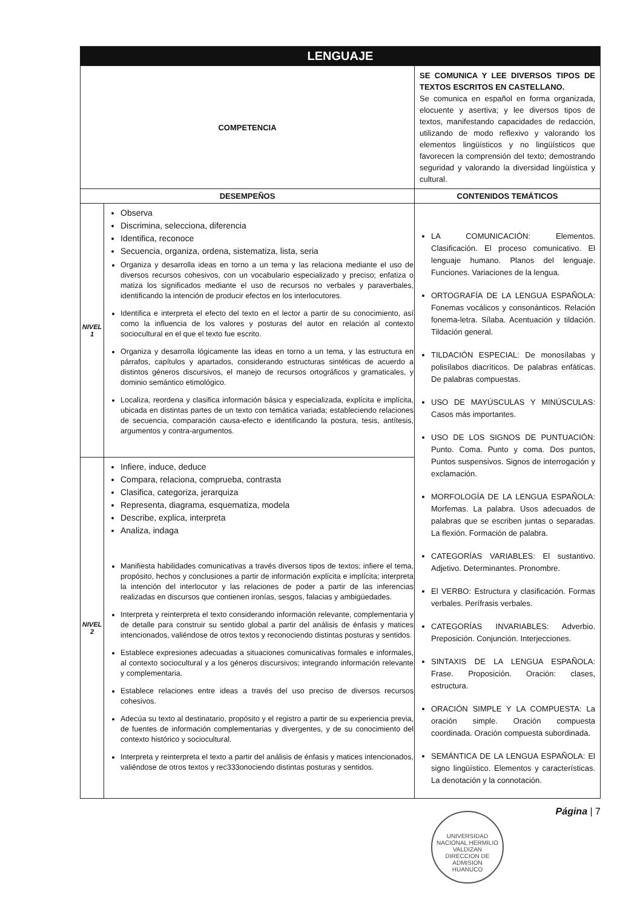| LENGUAJE | | |
| COMPETENCIA | | SE COMUNICA Y LEE DIVERSOS TIPOS DE TEXTOS ESCRITOS EN CASTELLANO. Se comunica en español en forma organizada, elocuente y asertiva; y lee diversos tipos de textos, manifestando capacidades de redacción, utilizando de modo reflexivo y valorando los elementos lingüísticos y no lingüísticos que favorecen la comprensión del texto; demostrando seguridad y valorando la diversidad lingüística y cultural. |
| DESEMPEÑOS | | CONTENIDOS TEMÁTICOS |
| NIVEL 1 | Observa Discrimina, selecciona, diferencia Identifica, reconoce Secuencia, organiza, ordena, sistematiza, lista, seria Organiza y desarrolla ideas en torno a un tema y las relaciona mediante el uso de diversos recursos cohesivos, con un vocabulario especializado y preciso; enfatiza o matiza los significados mediante el uso de recursos no verbales y paraverbales, identificando la intención de producir efectos en los interlocutores. Identifica e interpreta el efecto del texto en el lector a partir de su conocimiento, así como la influencia de los valores y posturas del autor en relación al contexto sociocultural en el que el texto fue escrito. Organiza y desarrolla lógicamente las ideas en torno a un tema, y las estructura en párrafos, capítulos y apartados, considerando estructuras sintéticas de acuerdo a distintos géneros discursivos, el manejo de recursos ortográficos y gramaticales, y dominio semántico etimológico. Localiza, reordena y clasifica información básica y especializada, explícita e implícita, ubicada en distintas partes de un texto con temática variada; estableciendo relaciones de secuencia, comparación causa-efecto e identificando la postura, tesis, antítesis, argumentos y contra-argumentos. | LA COMUNICACIÓN: Elementos. Clasificación. El proceso comunicativo. El lenguaje humano. Planos del lenguaje. Funciones. Variaciones de la lengua. ORTOGRAFÍA DE LA LENGUA ESPAÑOLA: Fonemas vocálicos y consonánticos. Relación fonema-letra. Sílaba. Acentuación y tildación. Tildación general. TILDACIÓN ESPECIAL: De monosílabas y polisílabos diacríticos. De palabras enfáticas. De palabras compuestas. USO DE MAYÚSCULAS Y MINÚSCULAS: Casos más importantes. USO DE LOS SIGNOS DE PUNTUACIÓN: Punto. Coma. Punto y coma. Dos puntos, Puntos suspensivos. Signos de interrogación y exclamación. MORFOLOGÍA DE LA LENGUA ESPAÑOLA: Morfemas. La palabra. Usos adecuados de palabras que se escriben juntas o separadas. La flexión. Formación de palabra. CATEGORÍAS VARIABLES: El sustantivo. Adjetivo. Determinantes. Pronombre. El VERBO: Estructura y clasificación. Formas verbales. Perífrasis verbales. CATEGORÍAS INVARIABLES: Adverbio. Preposición. Conjunción. Interjecciones. SINTAXIS DE LA LENGUA ESPAÑOLA: Frase. Proposición. Oración: clases, estructura. ORACIÓN SIMPLE Y LA COMPUESTA: La oración simple. Oración compuesta coordinada. Oración compuesta subordinada. SEMÁNTICA DE LA LENGUA ESPAÑOLA: El signo lingüístico. Elementos y características. La denotación y la connotación. |
| NIVEL 2 | Infiere, induce, deduce Compara, relaciona, comprueba, contrasta Clasifica, categoriza, jerarquiza Representa, diagrama, esquematiza, modela Describe, explica, interpreta Analiza, indaga Manifiesta habilidades comunicativas a través diversos tipos de textos; infiere el tema, propósito, hechos y conclusiones a partir de información explícita e implícita; interpreta la intención del interlocutor y las relaciones de poder a partir de las inferencias realizadas en discursos que contienen ironías, sesgos, falacias y ambigüedades. Interpreta y reinterpreta el texto considerando información relevante, complementaria y de detalle para construir su sentido global a partir del análisis de énfasis y matices intencionados, valiéndose de otros textos y reconociendo distintas posturas y sentidos. Establece expresiones adecuadas a situaciones comunicativas formales e informales, al contexto sociocultural y a los géneros discursivos; integrando información relevante y complementaria. Establece relaciones entre ideas a través del uso preciso de diversos recursos cohesivos. Adecúa su texto al destinatario, propósito y el registro a partir de su experiencia previa, de fuentes de información complementarias y divergentes, y de su conocimiento del contexto histórico y sociocultural. Interpreta y reinterpreta el texto a partir del análisis de énfasis y matices intencionados, valiéndose de otros textos y rec333onociendo distintas posturas y sentidos. | |
Página | 7
UNIVERSIDAD NACIONAL HERMILIO VALDIZAN
DIRECCION DE ADMISION
HUANUCO